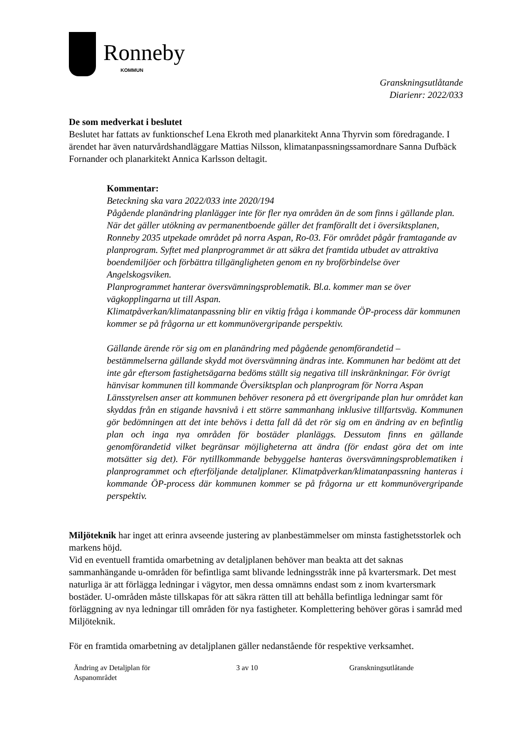Ronneby
KOMMUN
Granskningsutlåtande
Diarienr: 2022/033
De som medverkat i beslutet
Beslutet har fattats av funktionschef Lena Ekroth med planarkitekt Anna Thyrvin som föredragande. I ärendet har även naturvårdshandläggare Mattias Nilsson, klimatanpassningssamordnare Sanna Dufbäck Fornander och planarkitekt Annica Karlsson deltagit.
Kommentar:
Beteckning ska vara 2022/033 inte 2020/194
Pågående planändring planlägger inte för fler nya områden än de som finns i gällande plan. När det gäller utökning av permanentboende gäller det framförallt det i översiktsplanen, Ronneby 2035 utpekade området på norra Aspan, Ro-03. För området pågår framtagande av planprogram. Syftet med planprogrammet är att säkra det framtida utbudet av attraktiva boendemiljöer och förbättra tillgängligheten genom en ny broförbindelse över Angelskogsviken.
Planprogrammet hanterar översvämningsproblematik. Bl.a. kommer man se över vägkopplingarna ut till Aspan.
Klimatpåverkan/klimatanpassning blir en viktig fråga i kommande ÖP-process där kommunen kommer se på frågorna ur ett kommunövergripande perspektiv.
Gällande ärende rör sig om en planändring med pågående genomförandetid – bestämmelserna gällande skydd mot översvämning ändras inte. Kommunen har bedömt att det inte går eftersom fastighetsägarna bedöms ställt sig negativa till inskränkningar. För övrigt hänvisar kommunen till kommande Översiktsplan och planprogram för Norra Aspan
Länsstyrelsen anser att kommunen behöver resonera på ett övergripande plan hur området kan skyddas från en stigande havsnivå i ett större sammanhang inklusive tillfartsväg. Kommunen gör bedömningen att det inte behövs i detta fall då det rör sig om en ändring av en befintlig plan och inga nya områden för bostäder planläggs. Dessutom finns en gällande genomförandetid vilket begränsar möjligheterna att ändra (för endast göra det om inte motsätter sig det). För nytillkommande bebyggelse hanteras översvämningsproblematiken i planprogrammet och efterföljande detaljplaner. Klimatpåverkan/klimatanpassning hanteras i kommande ÖP-process där kommunen kommer se på frågorna ur ett kommunövergripande perspektiv.
Miljöteknik har inget att erinra avseende justering av planbestämmelser om minsta fastighetsstorlek och markens höjd.
Vid en eventuell framtida omarbetning av detaljplanen behöver man beakta att det saknas sammanhängande u-områden för befintliga samt blivande ledningsstråk inne på kvartersmark. Det mest naturliga är att förlägga ledningar i vägytor, men dessa omnämns endast som z inom kvartersmark bostäder. U-områden måste tillskapas för att säkra rätten till att behålla befintliga ledningar samt för förläggning av nya ledningar till områden för nya fastigheter. Komplettering behöver göras i samråd med Miljöteknik.
För en framtida omarbetning av detaljplanen gäller nedanstående för respektive verksamhet.
Ändring av Detaljplan för
Aspanområdet
3 av 10 Granskningsutlåtande